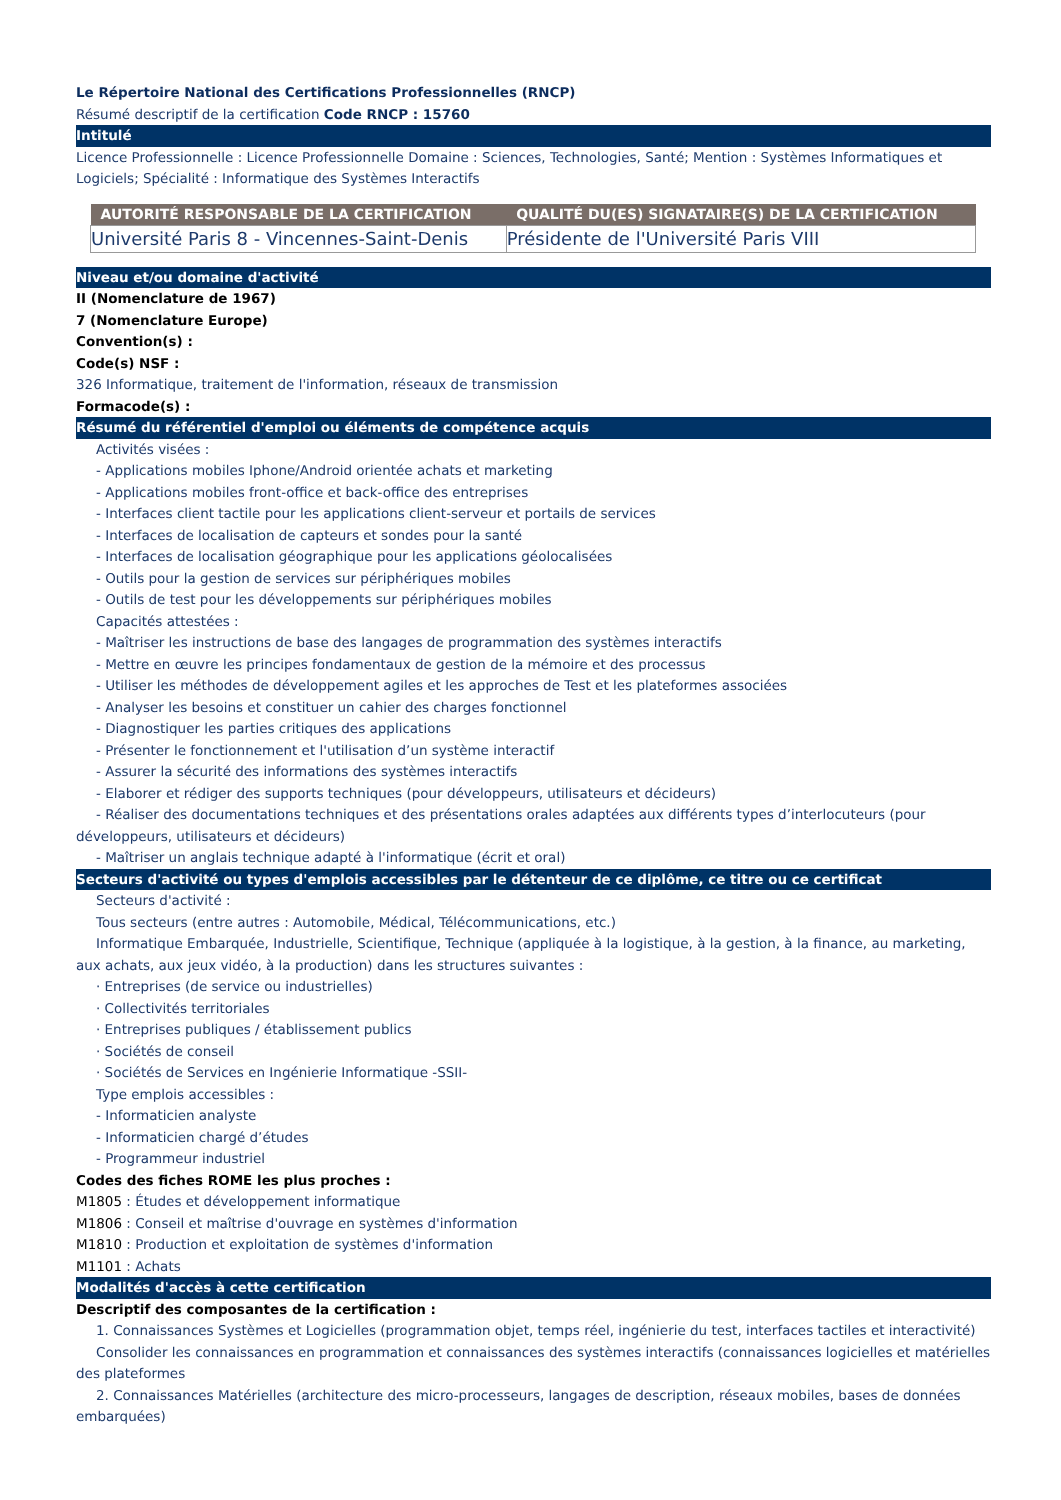Le Répertoire National des Certifications Professionnelles (RNCP)
Résumé descriptif de la certification Code RNCP : 15760
Intitulé
Licence Professionnelle : Licence Professionnelle Domaine : Sciences, Technologies, Santé; Mention : Systèmes Informatiques et Logiciels; Spécialité : Informatique des Systèmes Interactifs
| AUTORITÉ RESPONSABLE DE LA CERTIFICATION | QUALITÉ DU(ES) SIGNATAIRE(S) DE LA CERTIFICATION |
| --- | --- |
| Université Paris 8 - Vincennes-Saint-Denis | Présidente de l'Université Paris VIII |
Niveau et/ou domaine d'activité
II (Nomenclature de 1967)
7 (Nomenclature Europe)
Convention(s) :
Code(s) NSF :
326 Informatique, traitement de l'information, réseaux de transmission
Formacode(s) :
Résumé du référentiel d'emploi ou éléments de compétence acquis
Activités visées :
- Applications mobiles Iphone/Android orientée achats et marketing
- Applications mobiles front-office et back-office des entreprises
- Interfaces client tactile pour les applications client-serveur et portails de services
- Interfaces de localisation de capteurs et sondes pour la santé
- Interfaces de localisation géographique pour les applications géolocalisées
- Outils pour la gestion de services sur périphériques mobiles
- Outils de test pour les développements sur périphériques mobiles
Capacités attestées :
- Maîtriser les instructions de base des langages de programmation des systèmes interactifs
- Mettre en œuvre les principes fondamentaux de gestion de la mémoire et des processus
- Utiliser les méthodes de développement agiles et les approches de Test et les plateformes associées
- Analyser les besoins et constituer un cahier des charges fonctionnel
- Diagnostiquer les parties critiques des applications
- Présenter le fonctionnement et l'utilisation d’un système interactif
- Assurer la sécurité des informations des systèmes interactifs
- Elaborer et rédiger des supports techniques (pour développeurs, utilisateurs et décideurs)
- Réaliser des documentations techniques et des présentations orales adaptées aux différents types d’interlocuteurs (pour développeurs, utilisateurs et décideurs)
- Maîtriser un anglais technique adapté à l'informatique (écrit et oral)
Secteurs d'activité ou types d'emplois accessibles par le détenteur de ce diplôme, ce titre ou ce certificat
Secteurs d'activité :
Tous secteurs (entre autres : Automobile, Médical, Télécommunications, etc.)
Informatique Embarquée, Industrielle, Scientifique, Technique (appliquée à la logistique, à la gestion, à la finance, au marketing, aux achats, aux jeux vidéo, à la production) dans les structures suivantes :
· Entreprises (de service ou industrielles)
· Collectivités territoriales
· Entreprises publiques / établissement publics
· Sociétés de conseil
· Sociétés de Services en Ingénierie Informatique -SSII-
Type emplois accessibles :
- Informaticien analyste
- Informaticien chargé d’études
- Programmeur industriel
Codes des fiches ROME les plus proches :
M1805 : Études et développement informatique
M1806 : Conseil et maîtrise d'ouvrage en systèmes d'information
M1810 : Production et exploitation de systèmes d'information
M1101 : Achats
Modalités d'accès à cette certification
Descriptif des composantes de la certification :
1. Connaissances Systèmes et Logicielles (programmation objet, temps réel, ingénierie du test, interfaces tactiles et interactivité)
Consolider les connaissances en programmation et connaissances des systèmes interactifs (connaissances logicielles et matérielles des plateformes
2. Connaissances Matérielles (architecture des micro-processeurs, langages de description, réseaux mobiles, bases de données embarquées)